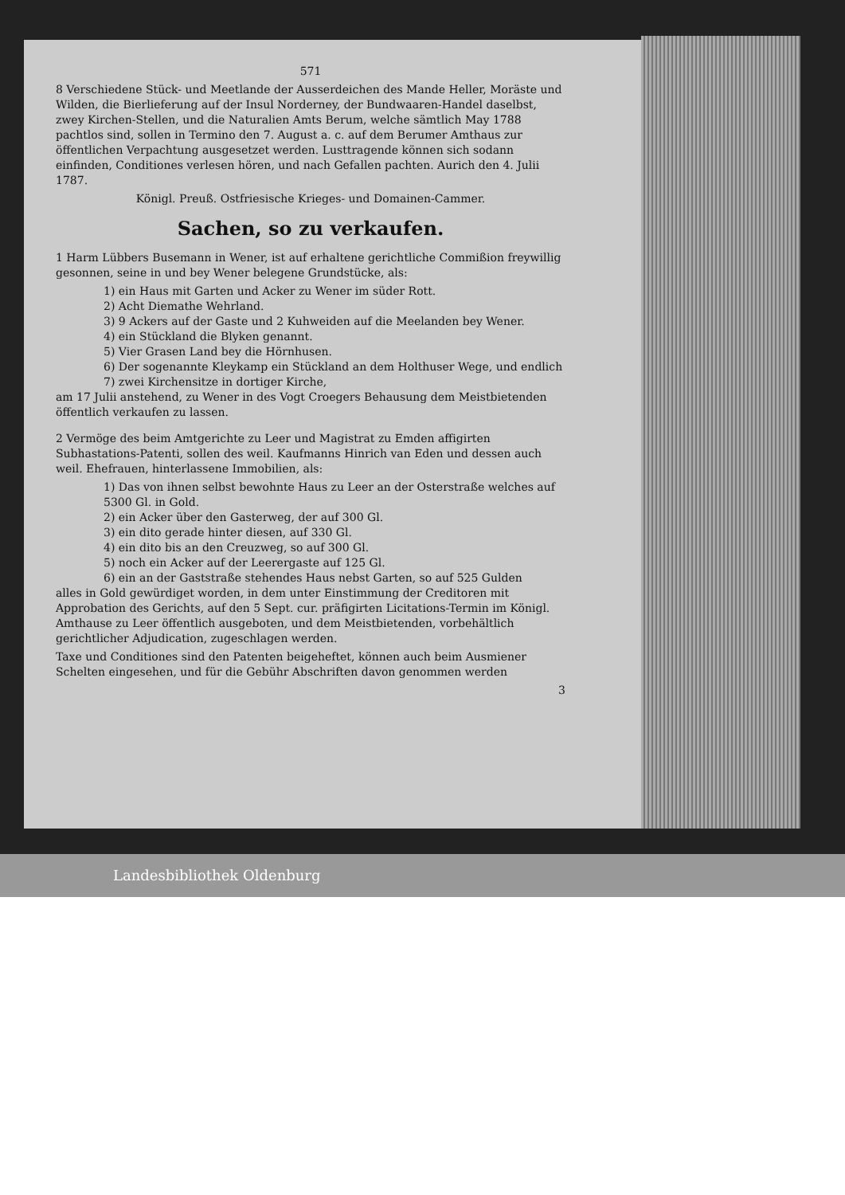571
8 Verschiedene Stück- und Meetlande der Ausserdeichen des Mande Heller, Moräste und Wilden, die Bierlieferung auf der Insul Norderney, der Bundwaaren-Handel daselbst, zwey Kirchen-Stellen, und die Naturalien Amts Berum, welche sämtlich May 1788 pachtlos sind, sollen in Termino den 7. August a. c. auf dem Berumer Amthaus zur öffentlichen Verpachtung ausgesetzet werden. Lusttragende können sich sodann einfinden, Conditiones verlesen hören, und nach Gefallen pachten. Aurich den 4. Julii 1787.
Königl. Preuß. Ostfriesische Krieges- und Domainen-Cammer.
Sachen, so zu verkaufen.
1 Harm Lübbers Busemann in Wener, ist auf erhaltene gerichtliche Commißion freywillig gesonnen, seine in und bey Wener belegene Grundstücke, als:
1) ein Haus mit Garten und Acker zu Wener im süder Rott.
2) Acht Diemathe Wehrland.
3) 9 Ackers auf der Gaste und 2 Kuhweiden auf die Meelanden bey Wener.
4) ein Stückland die Blyken genannt.
5) Vier Grasen Land bey die Hörnhusen.
6) Der sogenannte Kleykamp ein Stückland an dem Holthuser Wege, und endlich
7) zwei Kirchensitze in dortiger Kirche,
am 17 Julii anstehend, zu Wener in des Vogt Croegers Behausung dem Meistbietenden öffentlich verkaufen zu lassen.
2 Vermöge des beim Amtgerichte zu Leer und Magistrat zu Emden affigirten Subhastations-Patenti, sollen des weil. Kaufmanns Hinrich van Eden und dessen auch weil. Ehefrauen, hinterlassene Immobilien, als:
1) Das von ihnen selbst bewohnte Haus zu Leer an der Osterstraße welches auf 5300 Gl. in Gold.
2) ein Acker über den Gasterweg, der auf 300 Gl.
3) ein dito gerade hinter diesen, auf 330 Gl.
4) ein dito bis an den Creuzweg, so auf 300 Gl.
5) noch ein Acker auf der Leerergaste auf 125 Gl.
6) ein an der Gaststraße stehendes Haus nebst Garten, so auf 525 Gulden
alles in Gold gewürdiget worden, in dem unter Einstimmung der Creditoren mit Approbation des Gerichts, auf den 5 Sept. cur. präfigirten Licitations-Termin im Königl. Amthause zu Leer öffentlich ausgeboten, und dem Meistbietenden, vorbehältlich gerichtlicher Adjudication, zugeschlagen werden.
Taxe und Conditiones sind den Patenten beigeheftet, können auch beim Ausmiener Schelten eingesehen, und für die Gebühr Abschriften davon genommen werden
3
Landesbibliothek Oldenburg